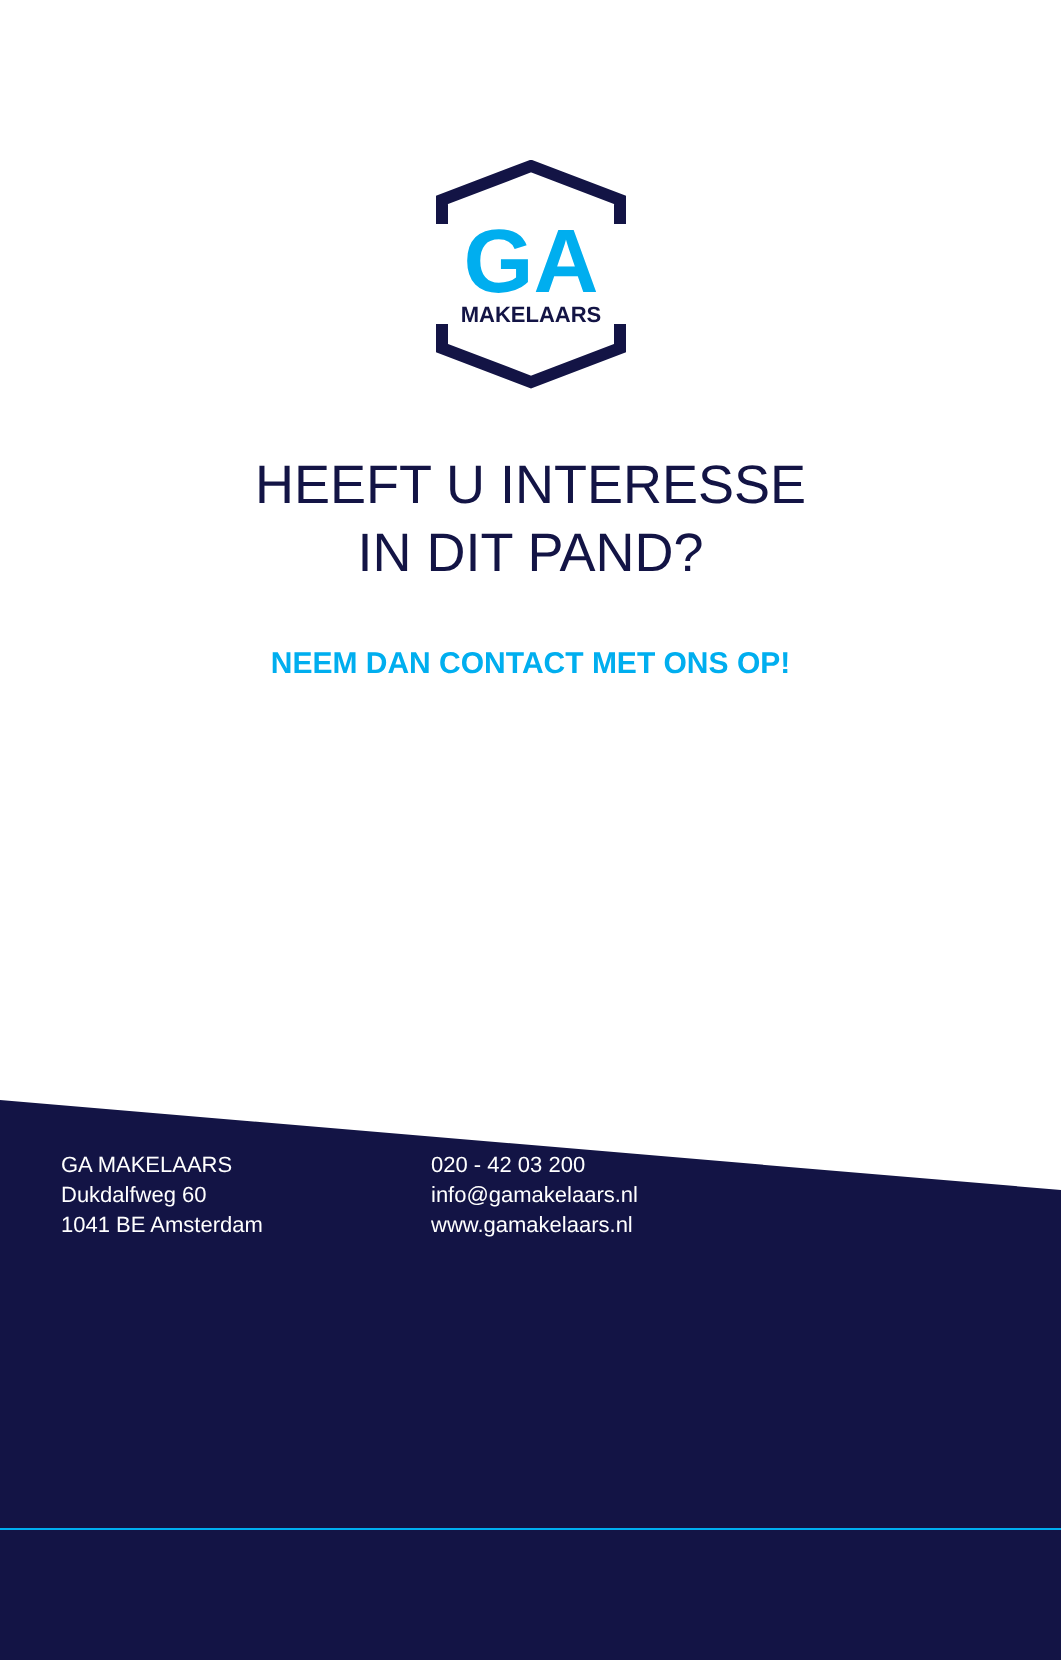GA
MAKELAARS
HEEFT U INTERESSE
IN DIT PAND?
NEEM DAN CONTACT MET ONS OP!
GA MAKELAARS
Dukdalfweg 60
1041 BE Amsterdam
020 - 42 03 200
info@gamakelaars.nl
www.gamakelaars.nl